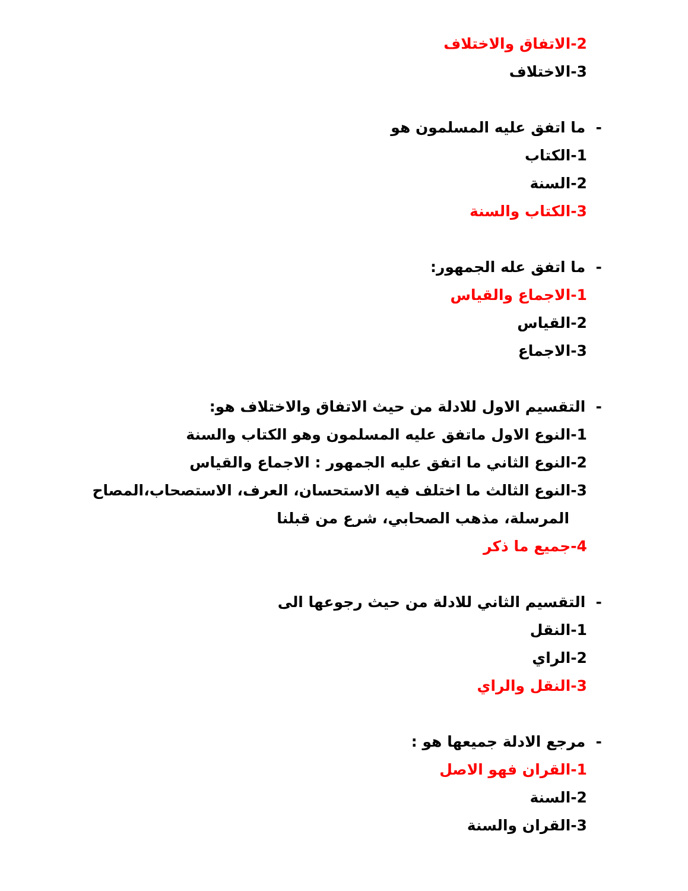2-الاتفاق والاختلاف
3-الاختلاف
- ما اتفق عليه المسلمون هو
1-الكتاب
2-السنة
3-الكتاب والسنة
- ما اتفق عله الجمهور:
1-الاجماع والقياس
2-القياس
3-الاجماع
- التقسيم الاول للادلة من حيث الاتفاق والاختلاف هو:
1-النوع الاول ماتفق عليه المسلمون وهو الكتاب والسنة
2-النوع الثاني ما اتفق عليه الجمهور : الاجماع والقياس
3-النوع الثالث ما اختلف فيه الاستحسان، العرف، الاستصحاب،المصاح
المرسلة، مذهب الصحابي، شرع من قبلنا
4-جميع ما ذكر
- التقسيم الثاني للادلة من حيث رجوعها الى
1-النقل
2-الراي
3-النقل والراي
- مرجع الادلة جميعها هو :
1-القران فهو الاصل
2-السنة
3-القران والسنة